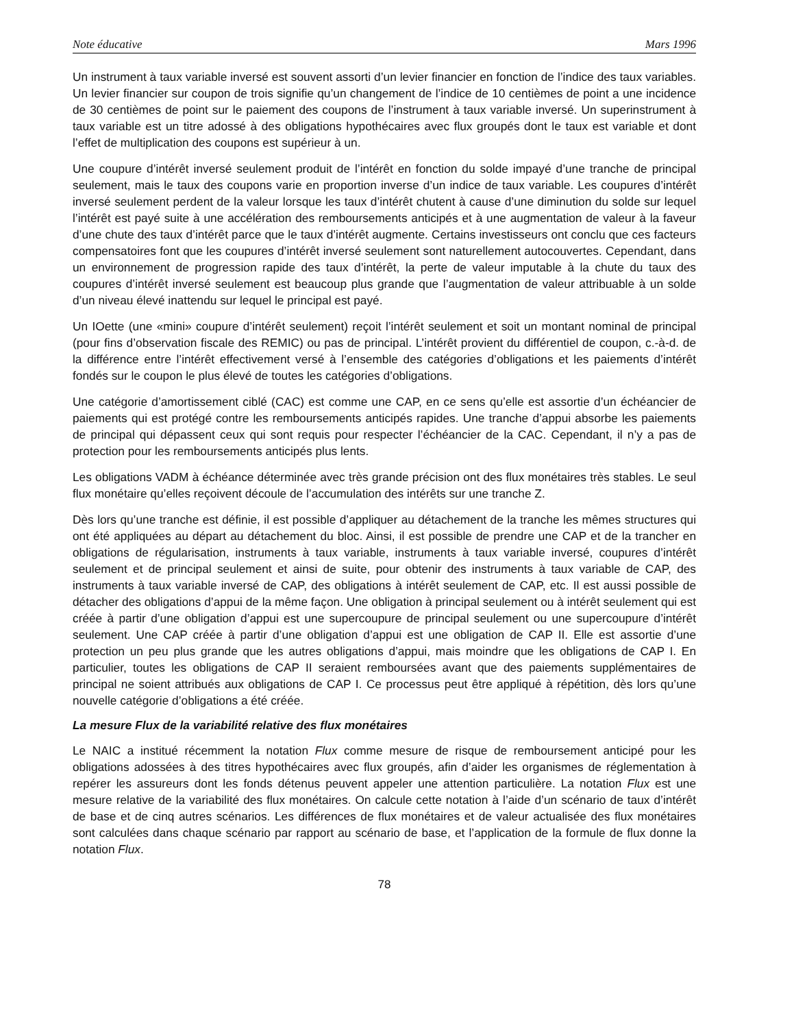Note éducative Mars 1996
Un instrument à taux variable inversé est souvent assorti d’un levier financier en fonction de l’indice des taux variables. Un levier financier sur coupon de trois signifie qu’un changement de l’indice de 10 centièmes de point a une incidence de 30 centièmes de point sur le paiement des coupons de l’instrument à taux variable inversé. Un superinstrument à taux variable est un titre adossé à des obligations hypothécaires avec flux groupés dont le taux est variable et dont l’effet de multiplication des coupons est supérieur à un.
Une coupure d’intérêt inversé seulement produit de l’intérêt en fonction du solde impayé d’une tranche de principal seulement, mais le taux des coupons varie en proportion inverse d’un indice de taux variable. Les coupures d’intérêt inversé seulement perdent de la valeur lorsque les taux d’intérêt chutent à cause d’une diminution du solde sur lequel l’intérêt est payé suite à une accélération des remboursements anticipés et à une augmentation de valeur à la faveur d’une chute des taux d’intérêt parce que le taux d’intérêt augmente. Certains investisseurs ont conclu que ces facteurs compensatoires font que les coupures d’intérêt inversé seulement sont naturellement autocouvertes. Cependant, dans un environnement de progression rapide des taux d’intérêt, la perte de valeur imputable à la chute du taux des coupures d’intérêt inversé seulement est beaucoup plus grande que l’augmentation de valeur attribuable à un solde d’un niveau élevé inattendu sur lequel le principal est payé.
Un IOette (une «mini» coupure d’intérêt seulement) reçoit l’intérêt seulement et soit un montant nominal de principal (pour fins d’observation fiscale des REMIC) ou pas de principal. L’intérêt provient du différentiel de coupon, c.-à-d. de la différence entre l’intérêt effectivement versé à l’ensemble des catégories d’obligations et les paiements d’intérêt fondés sur le coupon le plus élevé de toutes les catégories d’obligations.
Une catégorie d’amortissement ciblé (CAC) est comme une CAP, en ce sens qu’elle est assortie d’un échéancier de paiements qui est protégé contre les remboursements anticipés rapides. Une tranche d’appui absorbe les paiements de principal qui dépassent ceux qui sont requis pour respecter l’échéancier de la CAC. Cependant, il n’y a pas de protection pour les remboursements anticipés plus lents.
Les obligations VADM à échéance déterminée avec très grande précision ont des flux monétaires très stables. Le seul flux monétaire qu’elles reçoivent découle de l’accumulation des intérêts sur une tranche Z.
Dès lors qu’une tranche est définie, il est possible d’appliquer au détachement de la tranche les mêmes structures qui ont été appliquées au départ au détachement du bloc. Ainsi, il est possible de prendre une CAP et de la trancher en obligations de régularisation, instruments à taux variable, instruments à taux variable inversé, coupures d’intérêt seulement et de principal seulement et ainsi de suite, pour obtenir des instruments à taux variable de CAP, des instruments à taux variable inversé de CAP, des obligations à intérêt seulement de CAP, etc. Il est aussi possible de détacher des obligations d’appui de la même façon. Une obligation à principal seulement ou à intérêt seulement qui est créée à partir d’une obligation d’appui est une supercoupure de principal seulement ou une supercoupure d’intérêt seulement. Une CAP créée à partir d’une obligation d’appui est une obligation de CAP II. Elle est assortie d’une protection un peu plus grande que les autres obligations d’appui, mais moindre que les obligations de CAP I. En particulier, toutes les obligations de CAP II seraient remboursées avant que des paiements supplémentaires de principal ne soient attribués aux obligations de CAP I. Ce processus peut être appliqué à répétition, dès lors qu’une nouvelle catégorie d’obligations a été créée.
La mesure Flux de la variabilité relative des flux monétaires
Le NAIC a institué récemment la notation Flux comme mesure de risque de remboursement anticipé pour les obligations adossées à des titres hypothécaires avec flux groupés, afin d’aider les organismes de réglementation à repérer les assureurs dont les fonds détenus peuvent appeler une attention particulière. La notation Flux est une mesure relative de la variabilité des flux monétaires. On calcule cette notation à l’aide d’un scénario de taux d’intérêt de base et de cinq autres scénarios. Les différences de flux monétaires et de valeur actualisée des flux monétaires sont calculées dans chaque scénario par rapport au scénario de base, et l’application de la formule de flux donne la notation Flux.
78